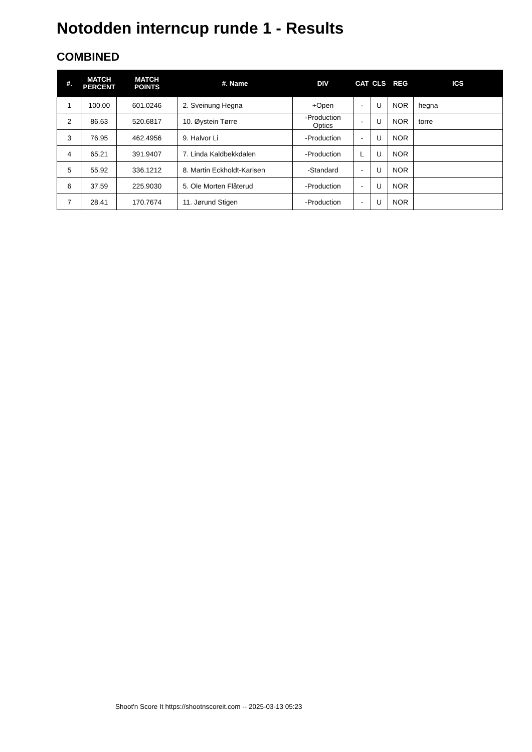Notodden interncup runde 1 - Results
COMBINED
| #. | MATCH PERCENT | MATCH POINTS | #. Name | DIV | CAT | CLS | REG | ICS |
| --- | --- | --- | --- | --- | --- | --- | --- | --- |
| 1 | 100.00 | 601.0246 | 2. Sveinung Hegna | +Open | - | U | NOR | hegna |
| 2 | 86.63 | 520.6817 | 10. Øystein Tørre | -Production Optics | - | U | NOR | torre |
| 3 | 76.95 | 462.4956 | 9. Halvor Li | -Production | - | U | NOR | |
| 4 | 65.21 | 391.9407 | 7. Linda Kaldbekkdalen | -Production | L | U | NOR | |
| 5 | 55.92 | 336.1212 | 8. Martin Eckholdt-Karlsen | -Standard | - | U | NOR | |
| 6 | 37.59 | 225.9030 | 5. Ole Morten Flåterud | -Production | - | U | NOR | |
| 7 | 28.41 | 170.7674 | 11. Jørund Stigen | -Production | - | U | NOR | |
Shoot'n Score It https://shootnscoreit.com -- 2025-03-13 05:23